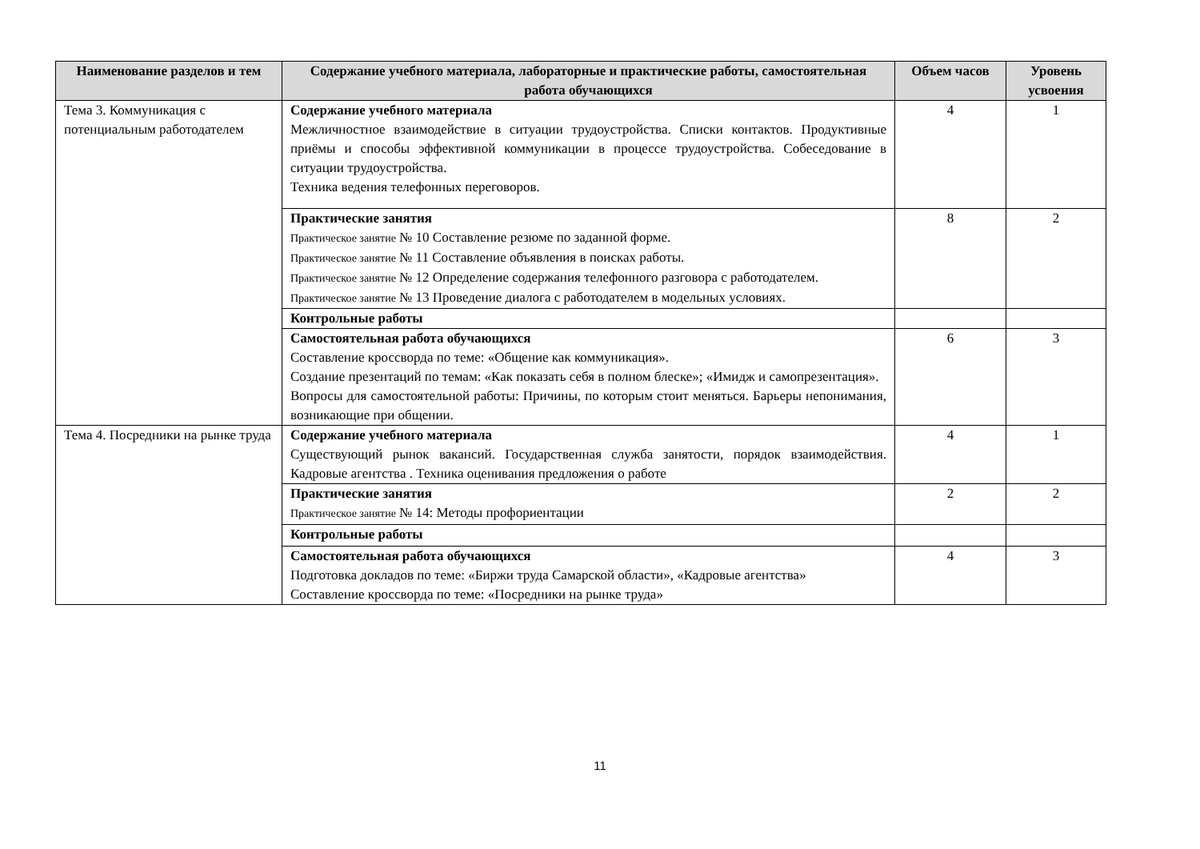| Наименование разделов и тем | Содержание учебного материала, лабораторные и практические работы, самостоятельная работа обучающихся | Объем часов | Уровень усвоения |
| --- | --- | --- | --- |
| Тема 3. Коммуникация с потенциальным работодателем | Содержание учебного материала Межличностное взаимодействие в ситуации трудоустройства. Списки контактов. Продуктивные приёмы и способы эффективной коммуникации в процессе трудоустройства. Собеседование в ситуации трудоустройства. Техника ведения телефонных переговоров. | 4 | 1 |
| | Практические занятия Практическое занятие № 10 Составление резюме по заданной форме. Практическое занятие № 11 Составление объявления в поисках работы. Практическое занятие № 12 Определение содержания телефонного разговора с работодателем. Практическое занятие № 13 Проведение диалога с работодателем в модельных условиях. | 8 | 2 |
| | Контрольные работы | | |
| | Самостоятельная работа обучающихся Составление кроссворда по теме: «Общение как коммуникация». Создание презентаций по темам: «Как показать себя в полном блеске»; «Имидж и самопрезентация». Вопросы для самостоятельной работы: Причины, по которым стоит меняться. Барьеры непонимания, возникающие при общении. | 6 | 3 |
| Тема 4. Посредники на рынке труда | Содержание учебного материала Существующий рынок вакансий. Государственная служба занятости, порядок взаимодействия. Кадровые агентства . Техника оценивания предложения о работе | 4 | 1 |
| | Практические занятия Практическое занятие № 14: Методы профориентации | 2 | 2 |
| | Контрольные работы | | |
| | Самостоятельная работа обучающихся Подготовка докладов по теме: «Биржи труда Самарской области», «Кадровые агентства» Составление кроссворда по теме: «Посредники на рынке труда» | 4 | 3 |
11